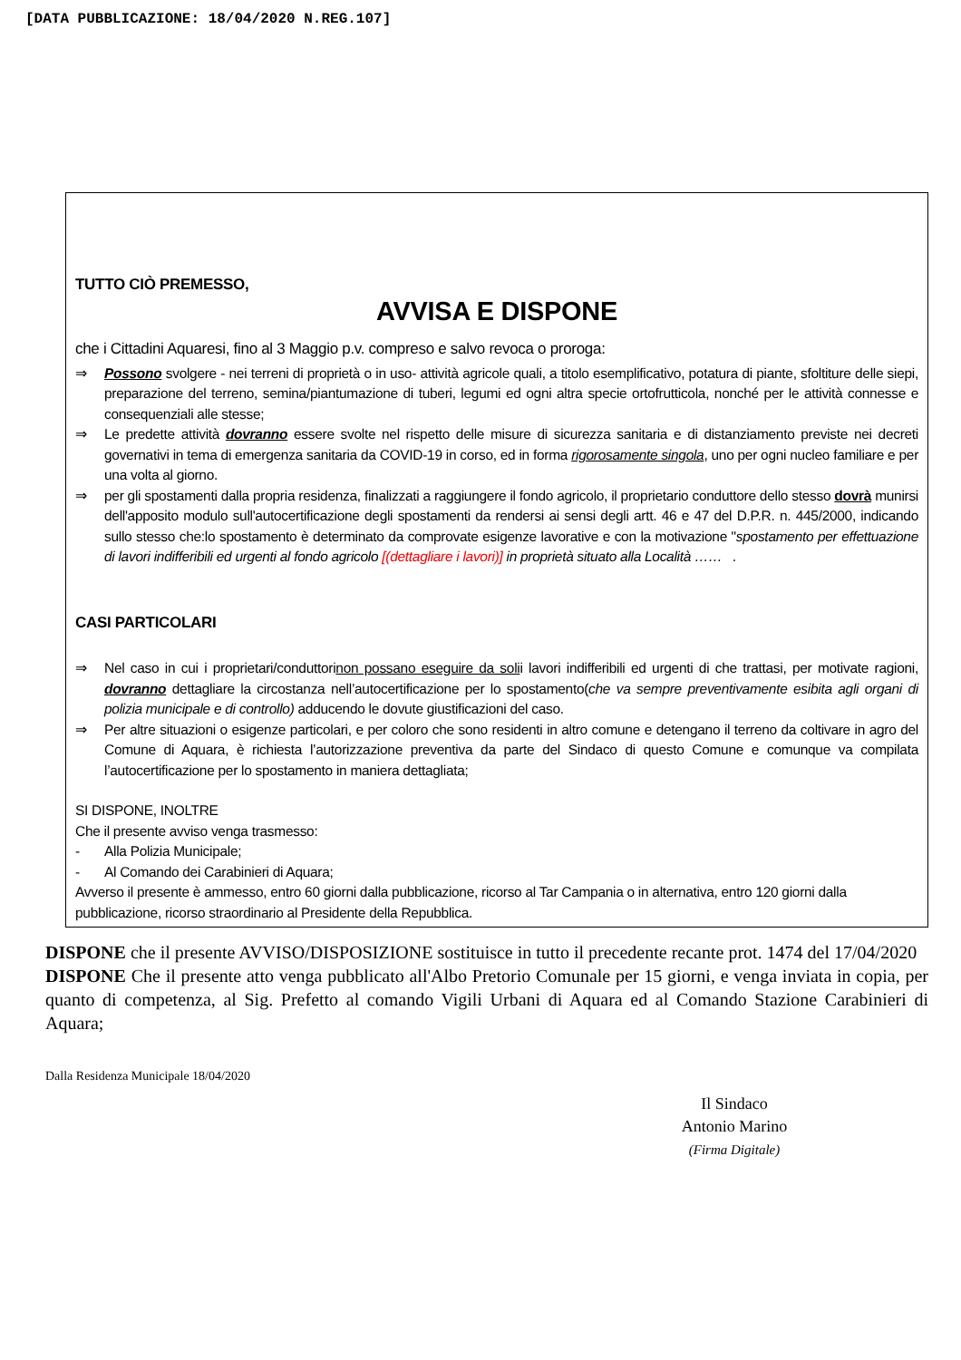[DATA PUBBLICAZIONE: 18/04/2020 N.REG.107]
TUTTO CIÒ PREMESSO,
AVVISA E DISPONE
che i Cittadini Aquaresi, fino al 3 Maggio p.v. compreso e salvo revoca o proroga:
⇒ Possono svolgere - nei terreni di proprietà o in uso- attività agricole quali, a titolo esemplificativo, potatura di piante, sfoltiture delle siepi, preparazione del terreno, semina/piantumazione di tuberi, legumi ed ogni altra specie ortofrutticola, nonché per le attività connesse e consequenziali alle stesse;
⇒ Le predette attività dovranno essere svolte nel rispetto delle misure di sicurezza sanitaria e di distanziamento previste nei decreti governativi in tema di emergenza sanitaria da COVID-19 in corso, ed in forma rigorosamente singola, uno per ogni nucleo familiare e per una volta al giorno.
⇒ per gli spostamenti dalla propria residenza, finalizzati a raggiungere il fondo agricolo, il proprietario conduttore dello stesso dovrà munirsi dell'apposito modulo sull'autocertificazione degli spostamenti da rendersi ai sensi degli artt. 46 e 47 del D.P.R. n. 445/2000, indicando sullo stesso che:lo spostamento è determinato da comprovate esigenze lavorative e con la motivazione "spostamento per effettuazione di lavori indifferibili ed urgenti al fondo agricolo [(dettagliare i lavori)] in proprietà situato alla Località …… .
CASI PARTICOLARI
⇒ Nel caso in cui i proprietari/conduttorinon possano eseguire da solii lavori indifferibili ed urgenti di che trattasi, per motivate ragioni, dovranno dettagliare la circostanza nell’autocertificazione per lo spostamento(che va sempre preventivamente esibita agli organi di polizia municipale e di controllo) adducendo le dovute giustificazioni del caso.
⇒ Per altre situazioni o esigenze particolari, e per coloro che sono residenti in altro comune e detengano il terreno da coltivare in agro del Comune di Aquara, è richiesta l’autorizzazione preventiva da parte del Sindaco di questo Comune e comunque va compilata l’autocertificazione per lo spostamento in maniera dettagliata;
SI DISPONE, INOLTRE
Che il presente avviso venga trasmesso:
- Alla Polizia Municipale;
- Al Comando dei Carabinieri di Aquara;
Avverso il presente è ammesso, entro 60 giorni dalla pubblicazione, ricorso al Tar Campania o in alternativa, entro 120 giorni dalla pubblicazione, ricorso straordinario al Presidente della Repubblica.
DISPONE che il presente AVVISO/DISPOSIZIONE sostituisce in tutto il precedente recante prot. 1474 del 17/04/2020
DISPONE Che il presente atto venga pubblicato all'Albo Pretorio Comunale per 15 giorni, e venga inviata in copia, per quanto di competenza, al Sig. Prefetto al comando Vigili Urbani di Aquara ed al Comando Stazione Carabinieri di Aquara;
Dalla Residenza Municipale 18/04/2020
Il Sindaco
Antonio Marino
(Firma Digitale)